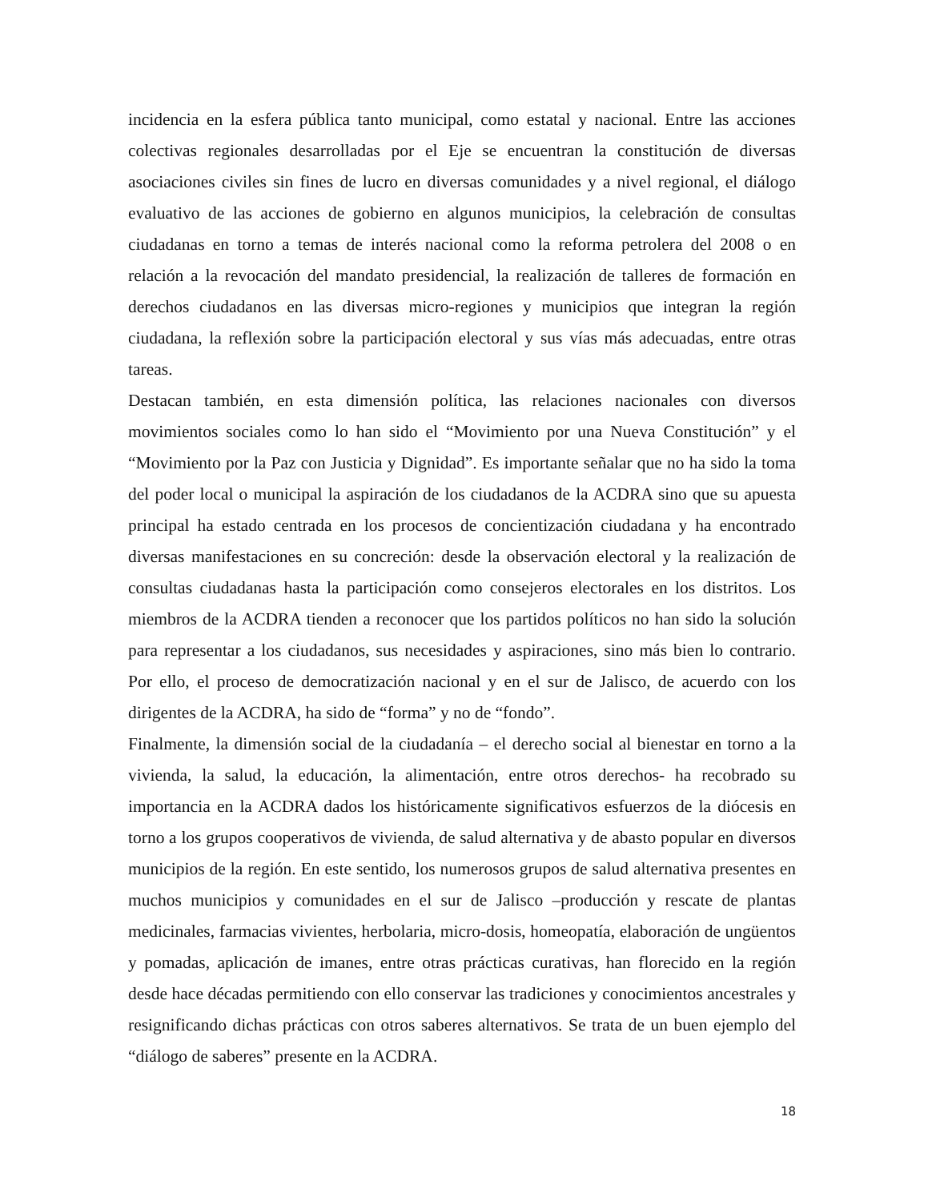incidencia en la esfera pública tanto municipal, como estatal y nacional. Entre las acciones colectivas regionales desarrolladas por el Eje se encuentran la constitución de diversas asociaciones civiles sin fines de lucro en diversas comunidades y a nivel regional, el diálogo evaluativo de las acciones de gobierno en algunos municipios, la celebración de consultas ciudadanas en torno a temas de interés nacional como la reforma petrolera del 2008 o en relación a la revocación del mandato presidencial, la realización de talleres de formación en derechos ciudadanos en las diversas micro-regiones y municipios que integran la región ciudadana, la reflexión sobre la participación electoral y sus vías más adecuadas, entre otras tareas.
Destacan también, en esta dimensión política, las relaciones nacionales con diversos movimientos sociales como lo han sido el “Movimiento por una Nueva Constitución” y el “Movimiento por la Paz con Justicia y Dignidad”. Es importante señalar que no ha sido la toma del poder local o municipal la aspiración de los ciudadanos de la ACDRA sino que su apuesta principal ha estado centrada en los procesos de concientización ciudadana y ha encontrado diversas manifestaciones en su concreción: desde la observación electoral y la realización de consultas ciudadanas hasta la participación como consejeros electorales en los distritos. Los miembros de la ACDRA tienden a reconocer que los partidos políticos no han sido la solución para representar a los ciudadanos, sus necesidades y aspiraciones, sino más bien lo contrario. Por ello, el proceso de democratización nacional y en el sur de Jalisco, de acuerdo con los dirigentes de la ACDRA, ha sido de “forma” y no de “fondo”.
Finalmente, la dimensión social de la ciudadanía – el derecho social al bienestar en torno a la vivienda, la salud, la educación, la alimentación, entre otros derechos- ha recobrado su importancia en la ACDRA dados los históricamente significativos esfuerzos de la diócesis en torno a los grupos cooperativos de vivienda, de salud alternativa y de abasto popular en diversos municipios de la región. En este sentido, los numerosos grupos de salud alternativa presentes en muchos municipios y comunidades en el sur de Jalisco –producción y rescate de plantas medicinales, farmacias vivientes, herbolaria, micro-dosis, homeopatía, elaboración de ungüentos y pomadas, aplicación de imanes, entre otras prácticas curativas, han florecido en la región desde hace décadas permitiendo con ello conservar las tradiciones y conocimientos ancestrales y resignificando dichas prácticas con otros saberes alternativos. Se trata de un buen ejemplo del “diálogo de saberes” presente en la ACDRA.
18